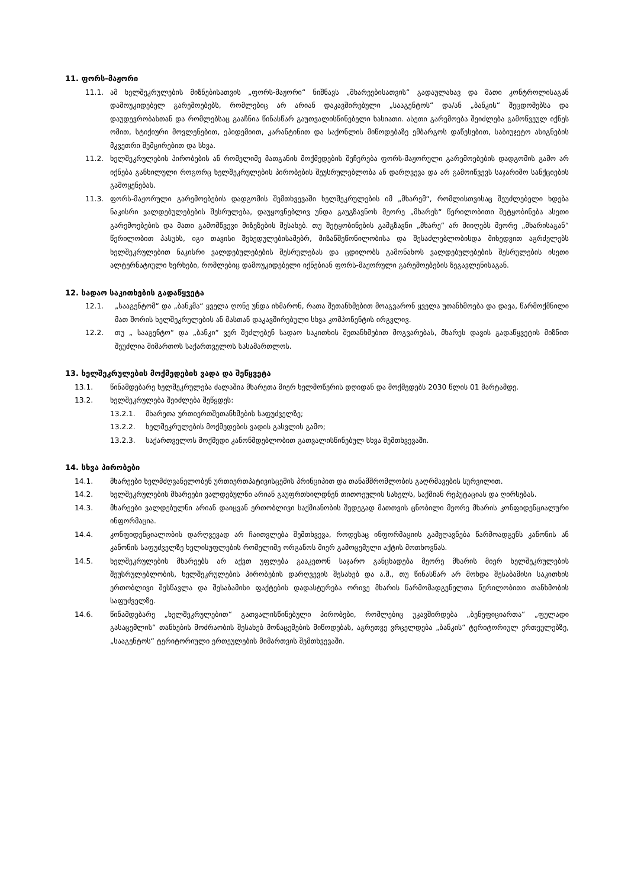11. ფორს-მაჟორი
11.1. ამ ხელშეკრულების მიზნებისათვის „ფორს-მაჟორი“ ნიშნავს „მხარეებისათვის“ გადაულახავ და მათი კონტროლისაგან დამოუკიდებელ გარემოებებს, რომლებიც არ არიან დაკავშირებული „სააგენტოს“ და/ან „ბანკის“ შეცდომებსა და დაუდევრობასთან და რომლებსაც გააჩნია წინასწარ გაუთვალისწინებელი ხასიათი. ასეთი გარემოება შეიძლება გამოწვეულ იქნეს ომით, სტიქიური მოვლენებით, ეპიდემიით, კარანტინით და საქონლის მიწოდებაზე ემბარგოს დაწესებით, საბიუჯეტო ასიგნების მკვეთრი შემცირებით და სხვა.
11.2. ხელშეკრულების პირობების ან რომელიმე მათგანის მოქმედების შეჩერება ფორს-მაჟორული გარემოებების დადგომის გამო არ იქნება განხილული როგორც ხელშეკრულების პირობების შეუსრულებლობა ან დარღვევა და არ გამოიწვევს საჯარიმო სანქციების გამოყენებას.
11.3. ფორს-მაჟორული გარემოებების დადგომის შემთხვევაში ხელშეკრულების იმ „მხარემ“, რომლისთვისაც შეუძლებელი ხდება ნაკისრი ვალდებულებების შესრულება, დაუყოვნებლივ უნდა გაუგზავნოს მეორე „მხარეს“ წერილობითი შეტყობინება ასეთი გარემოებების და მათი გამომწვევი მიზეზების შესახებ. თუ შეტყობინების გამგზავნი „მხარე“ არ მიიღებს მეორე „მხარისაგან“ წერილობით პასუხს, იგი თავისი შეხედულებისამებრ, მიზანშეწონილობისა და შესაძლებლობისდა მიხედვით აგრძელებს ხელშეკრულებით ნაკისრი ვალდებულებების შესრულებას და ცდილობს გამონახოს ვალდებულებების შესრულების ისეთი ალტერნატიული ხერხები, რომლებიც დამოუკიდებელი იქნებიან ფორს-მაჟორული გარემოებების ზეგავლენისაგან.
12. სადაო საკითხების გადაწყვეტა
12.1. „სააგენტომ“ და „ბანკმა“ ყველა ღონე უნდა იხმარონ, რათა შეთანხმებით მოაგვარონ ყველა უთანხმოება და დავა, წარმოქმნილი მათ შორის ხელშეკრულების ან მასთან დაკავშირებული სხვა კომპონენტის ირგვლივ.
12.2. თუ „ სააგენტო“ და „ბანკი“ ვერ შეძლებენ სადაო საკითხის შეთანხმებით მოგვარებას, მხარეს დავის გადაწყვეტის მიზნით შეუძლია მიმართოს საქართველოს სასამართლოს.
13. ხელშეკრულების მოქმედების ვადა და შეწყვეტა
13.1. წინამდებარე ხელშეკრულება ძალაშია მხარეთა მიერ ხელმოწერის დღიდან და მოქმედებს 2030 წლის 01 მარტამდე.
13.2. ხელშეკრულება შეიძლება შეწყდეს:
13.2.1. მხარეთა ურთიერთშეთანხმების საფუძველზე;
13.2.2. ხელშეკრულების მოქმედების ვადის გასვლის გამო;
13.2.3. საქართველოს მოქმედი კანონმდებლობით გათვალისწინებულ სხვა შემთხვევაში.
14. სხვა პირობები
14.1. მხარეები ხელმძღვანელობენ ურთიერთპატივისცემის პრინციპით და თანამშრომლობის გაღრმავების სურვილით.
14.2. ხელშეკრულების მხარეები ვალდებულნი არიან გაუფრთხილდნენ თითოეულის სახელს, საქმიან რეპუტაციას და ღირსებას.
14.3. მხარეები ვალდებულნი არიან დაიცვან ერთობლივი საქმიანობის შედეგად მათთვის ცნობილი მეორე მხარის კონფიდენციალური ინფორმაცია.
14.4. კონფიდენციალობის დარღვევად არ ჩაითვლება შემთხვევა, როდესაც ინფორმაციის გამჟღავნება წარმოადგენს კანონის ან კანონის საფუძველზე ხელისუფლების რომელიმე ორგანოს მიერ გამოცემული აქტის მოთხოვნას.
14.5. ხელშეკრულების მხარეებს არ აქვთ უფლება გააკეთონ საჯარო განცხადება მეორე მხარის მიერ ხელშეკრულების შეუსრულებლობის, ხელშეკრულების პირობების დარღვევის შესახებ და ა.შ., თუ წინასწარ არ მოხდა შესაბამისი საკითხის ერთობლივი შესწავლა და შესაბამისი ფაქტების დადასტურება ორივე მხარის წარმომადგენელთა წერილობითი თანხმობის საფუძველზე.
14.6. წინამდებარე „ხელშეკრულებით“ გათვალისწინებული პირობები, რომლებიც უკავშირდება „ბენეფიციართა“ „ფულადი გასაცემლის“ თანხების მოძრაობის შესახებ მონაცემების მიწოდებას, აგრეთვე ვრცელდება „ბანკის“ ტერიტორიულ ერთეულებზე, „სააგენტოს“ ტერიტორიული ერთეულების მიმართვის შემთხვევაში.